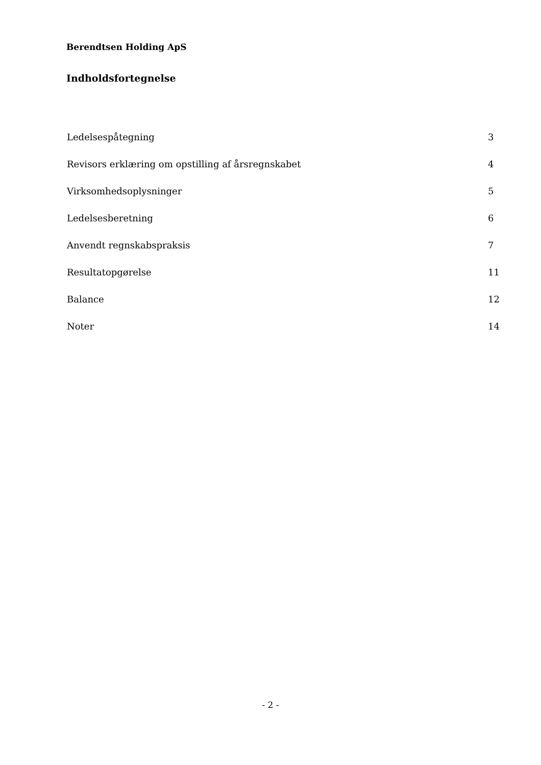Berendtsen Holding ApS
Indholdsfortegnelse
Ledelsespåtegning 3
Revisors erklæring om opstilling af årsregnskabet 4
Virksomhedsoplysninger 5
Ledelsesberetning 6
Anvendt regnskabspraksis 7
Resultatopgørelse 11
Balance 12
Noter 14
- 2 -